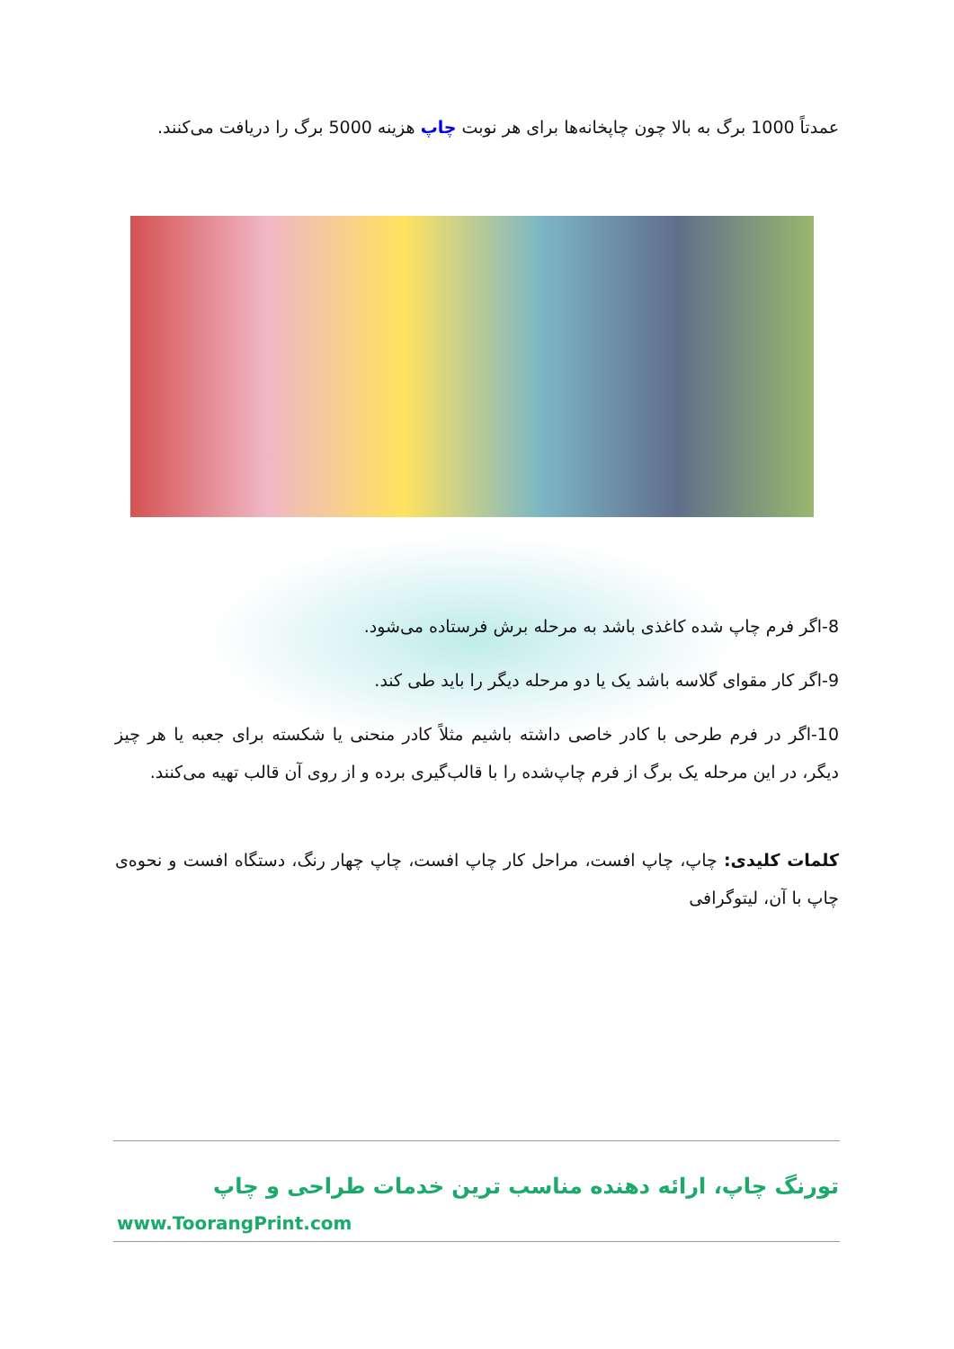عمدتاً 1000 برگ به بالا چون چاپخانه‌ها برای هر نوبت چاپ هزینه 5000 برگ را دریافت می‌کنند.
8-اگر فرم چاپ شده کاغذی باشد به مرحله برش فرستاده می‌شود.
9-اگر کار مقوای گلاسه باشد یک یا دو مرحله دیگر را باید طی کند.
10-اگر در فرم طرحی با کادر خاصی داشته باشیم مثلاً کادر منحنی یا شکسته برای جعبه یا هر چیز دیگر، در این مرحله یک برگ از فرم چاپ‌شده را با قالب‌گیری برده و از روی آن قالب تهیه می‌کنند.
کلمات کلیدی: چاپ، چاپ افست، مراحل کار چاپ افست، چاپ چهار رنگ، دستگاه افست و نحوه‌ی چاپ با آن، لیتوگرافی
تورنگ چاپ، ارائه دهنده مناسب ترین خدمات طراحی و چاپ
www.ToorangPrint.com